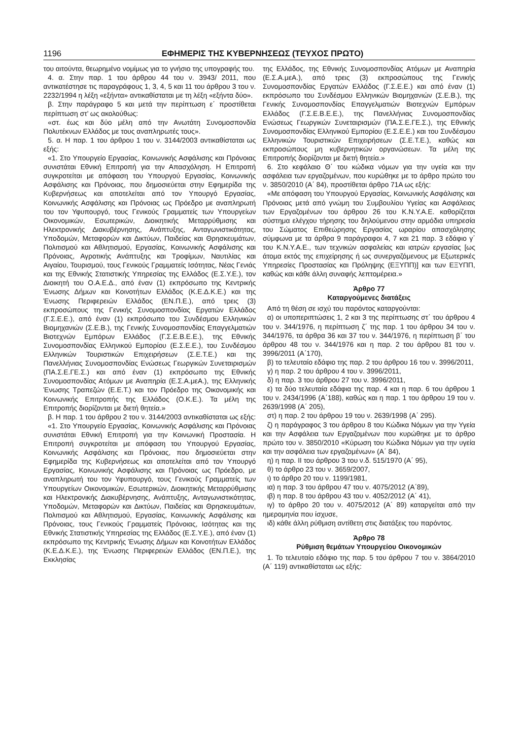1196 ΕΦΗΜΕΡΙΣ ΤΗΣ ΚΥΒΕΡΝΗΣΕΩΣ (ΤΕΥΧΟΣ ΠΡΩΤΟ)
του αιτούντα, θεωρημένο νομίμως για το γνήσιο της υπογραφής του.
4. α. Στην παρ. 1 του άρθρου 44 του ν. 3943/ 2011, που αντικατέστησε τις παραγράφους 1, 3, 4, 5 και 11 του άρθρου 3 του ν. 2232/1994 η λέξη «εξήντα» αντικαθίσταται με τη λέξη «εξήντα δύο».
β. Στην παράγραφο 5 και μετά την περίπτωση ε΄ προστίθεται περίπτωση στ’ ως ακολούθως:
«στ. έως και δύο μέλη από την Ανωτάτη Συνομοσπονδία Πολυτέκνων Ελλάδος με τους αναπληρωτές τους».
5. α. Η παρ. 1 του άρθρου 1 του ν. 3144/2003 αντικαθίσταται ως εξής:
«1. Στο Υπουργείο Εργασίας, Κοινωνικής Ασφάλισης και Πρόνοιας συνιστάται Εθνική Επιτροπή για την Απασχόληση. Η Επιτροπή συγκροτείται με απόφαση του Υπουργού Εργασίας, Κοινωνικής Ασφάλισης και Πρόνοιας, που δημοσιεύεται στην Εφημερίδα της Κυβερνήσεως και αποτελείται από τον Υπουργό Εργασίας, Κοινωνικής Ασφάλισης και Πρόνοιας ως Πρόεδρο με αναπληρωτή του τον Υφυπουργό, τους Γενικούς Γραμματείς των Υπουργείων Οικονομικών, Εσωτερικών, Διοικητικής Μεταρρύθμισης και Ηλεκτρονικής Διακυβέρνησης, Ανάπτυξης, Ανταγωνιστικότητας, Υποδομών, Μεταφορών και Δικτύων, Παιδείας και Θρησκευμάτων, Πολιτισμού και Αθλητισμού, Εργασίας, Κοινωνικής Ασφάλισης και Πρόνοιας, Αγροτικής Ανάπτυξης και Τροφίμων, Ναυτιλίας και Αιγαίου, Τουρισμού, τους Γενικούς Γραμματείς Ισότητας, Νέας Γενιάς και της Εθνικής Στατιστικής Υπηρεσίας της Ελλάδος (Ε.Σ.Υ.Ε.), τον Διοικητή του Ο.Α.Ε.Δ., από έναν (1) εκπρόσωπο της Κεντρικής Ένωσης Δήμων και Κοινοτήτων Ελλάδος (Κ.Ε.Δ.Κ.Ε.) και της Ένωσης Περιφερειών Ελλάδος (ΕΝ.Π.Ε.), από τρεις (3) εκπροσώπους της Γενικής Συνομοσπονδίας Εργατών Ελλάδος (Γ.Σ.Ε.Ε.), από έναν (1) εκπρόσωπο του Συνδέσμου Ελληνικών Βιομηχανιών (Σ.Ε.Β.), της Γενικής Συνομοσπονδίας Επαγγελματιών Βιοτεχνών Εμπόρων Ελλάδος (Γ.Σ.Ε.Β.Ε.Ε.), της Εθνικής Συνομοσπονδίας Ελληνικού Εμπορίου (Ε.Σ.Ε.Ε.), του Συνδέσμου Ελληνικών Τουριστικών Επιχειρήσεων (Σ.Ε.Τ.Ε.) και της Πανελλήνιας Συνομοσπονδίας Ενώσεως Γεωργικών Συνεταιρισμών (ΠΑ.Σ.Ε.ΓΕ.Σ.) και από έναν (1) εκπρόσωπο της Εθνικής Συνομοσπονδίας Ατόμων με Αναπηρία (Ε.Σ.Α.μεΑ.), της Ελληνικής Ένωσης Τραπεζών (Ε.Ε.Τ.) και τον Πρόεδρο της Οικονομικής και Κοινωνικής Επιτροπής της Ελλάδος (Ο.Κ.Ε.). Τα μέλη της Επιτροπής διορίζονται με διετή θητεία.»
β. Η παρ. 1 του άρθρου 2 του ν. 3144/2003 αντικαθίσταται ως εξής:
«1. Στο Υπουργείο Εργασίας, Κοινωνικής Ασφάλισης και Πρόνοιας συνιστάται Εθνική Επιτροπή για την Κοινωνική Προστασία. Η Επιτροπή συγκροτείται με απόφαση του Υπουργού Εργασίας, Κοινωνικής Ασφάλισης και Πρόνοιας, που δημοσιεύεται στην Εφημερίδα της Κυβερνήσεως και αποτελείται από τον Υπουργό Εργασίας, Κοινωνικής Ασφάλισης και Πρόνοιας ως Πρόεδρο, με αναπληρωτή του τον Υφυπουργό, τους Γενικούς Γραμματείς των Υπουργείων Οικονομικών, Εσωτερικών, Διοικητικής Μεταρρύθμισης και Ηλεκτρονικής Διακυβέρνησης, Ανάπτυξης, Ανταγωνιστικότητας, Υποδομών, Μεταφορών και Δικτύων, Παιδείας και Θρησκευμάτων, Πολιτισμού και Αθλητισμού, Εργασίας, Κοινωνικής Ασφάλισης και Πρόνοιας, τους Γενικούς Γραμματείς Πρόνοιας, Ισότητας και της Εθνικής Στατιστικής Υπηρεσίας της Ελλάδος (Ε.Σ.Υ.Ε.), από έναν (1) εκπρόσωπο της Κεντρικής Ένωσης Δήμων και Κοινοτήτων Ελλάδος (Κ.Ε.Δ.Κ.Ε.), της Ένωσης Περιφερειών Ελλάδος (ΕΝ.Π.Ε.), της Εκκλησίας
της Ελλάδος, της Εθνικής Συνομοσπονδίας Ατόμων με Αναπηρία (Ε.Σ.Α.μεΑ.), από τρεις (3) εκπροσώπους της Γενικής Συνομοσπονδίας Εργατών Ελλάδος (Γ.Σ.Ε.Ε.) και από έναν (1) εκπρόσωπο του Συνδέσμου Ελληνικών Βιομηχανιών (Σ.Ε.Β.), της Γενικής Συνομοσπονδίας Επαγγελματιών Βιοτεχνών Εμπόρων Ελλάδος (Γ.Σ.Ε.Β.Ε.Ε.), της Πανελλήνιας Συνομοσπονδίας Ενώσεως Γεωργικών Συνεταιρισμών (ΠΑ.Σ.Ε.ΓΕ.Σ.), της Εθνικής Συνομοσπονδίας Ελληνικού Εμπορίου (Ε.Σ.Ε.Ε.) και του Συνδέσμου Ελληνικών Τουριστικών Επιχειρήσεων (Σ.Ε.Τ.Ε.), καθώς και εκπροσώπους μη κυβερνητικών οργανώσεων. Τα μέλη της Επιτροπής διορίζονται με διετή θητεία.»
6. Στο κεφάλαιο Θ΄ του κώδικα νόμων για την υγεία και την ασφάλεια των εργαζομένων, που κυρώθηκε με το άρθρο πρώτο του ν. 3850/2010 (Α΄ 84), προστίθεται άρθρο 71Α ως εξής:
«Με απόφαση του Υπουργού Εργασίας, Κοινωνικής Ασφάλισης και Πρόνοιας μετά από γνώμη του Συμβουλίου Υγείας και Ασφάλειας των Εργαζομένων του άρθρου 26 του Κ.Ν.Υ.Α.Ε. καθορίζεται σύστημα ελέγχου τήρησης του δηλούμενου στην αρμόδια υπηρεσία του Σώματος Επιθεώρησης Εργασίας ωραρίου απασχόλησης σύμφωνα με τα άρθρα 9 παράγραφοι 4, 7 και 21 παρ. 3 εδάφιο γ΄ του Κ.Ν.Υ.Α.Ε., των τεχνικών ασφαλείας και ιατρών εργασίας [ως άτομα εκτός της επιχείρησης ή ως συνεργαζόμενους με Εξωτερικές Υπηρεσίες Προστασίας και Πρόληψης (ΕΞΥΠΠ)] και των ΕΞΥΠΠ, καθώς και κάθε άλλη συναφής λεπτομέρεια.»
Άρθρο 77
Καταργούμενες διατάξεις
Από τη θέση σε ισχύ του παρόντος καταργούνται:
α) οι υποπεριπτώσεις 1, 2 και 3 της περίπτωσης στ΄ του άρθρου 4 του ν. 344/1976, η περίπτωση ζ΄ της παρ. 1 του άρθρου 34 του ν. 344/1976, τα άρθρα 36 και 37 του ν. 344/1976, η περίπτωση β΄ του άρθρου 48 του ν. 344/1976 και η παρ. 2 του άρθρου 81 του ν. 3996/2011 (Α΄170),
β) το τελευταίο εδάφιο της παρ. 2 του άρθρου 16 του ν. 3996/2011,
γ) η παρ. 2 του άρθρου 4 του ν. 3996/2011,
δ) η παρ. 3 του άρθρου 27 του ν. 3996/2011,
ε) τα δύο τελευταία εδάφια της παρ. 4 και η παρ. 6 του άρθρου 1 του ν. 2434/1996 (Α΄188), καθώς και η παρ. 1 του άρθρου 19 του ν. 2639/1998 (Α΄ 205),
στ) η παρ. 2 του άρθρου 19 του ν. 2639/1998 (Α΄ 295).
ζ) η παράγραφος 3 του άρθρου 8 του Κώδικα Νόμων για την Υγεία και την Ασφάλεια των Εργαζομένων που κυρώθηκε με το άρθρο πρώτο του ν. 3850/2010 «Κύρωση του Κώδικα Νόμων για την υγεία και την ασφάλεια των εργαζομένων» (Α΄ 84),
η) η παρ. ΙΙ του άρθρου 3 του ν.δ. 515/1970 (Α΄ 95),
θ) το άρθρο 23 του ν. 3659/2007,
ι) το άρθρο 20 του ν. 1199/1981,
ια) η παρ. 3 του άρθρου 47 του ν. 4075/2012 (Α΄89),
ιβ) η παρ. 8 του άρθρου 43 του ν. 4052/2012 (Α΄ 41),
ιγ) το άρθρο 20 του ν. 4075/2012 (Α΄ 89) καταργείται από την ημερομηνία που ίσχυσε,
ιδ) κάθε άλλη ρύθμιση αντίθετη στις διατάξεις του παρόντος.
Άρθρο 78
Ρύθμιση θεμάτων Υπουργείου Οικονομικών
1. Το τελευταίο εδάφιο της παρ. 5 του άρθρου 7 του ν. 3864/2010 (Α΄ 119) αντικαθίσταται ως εξής: